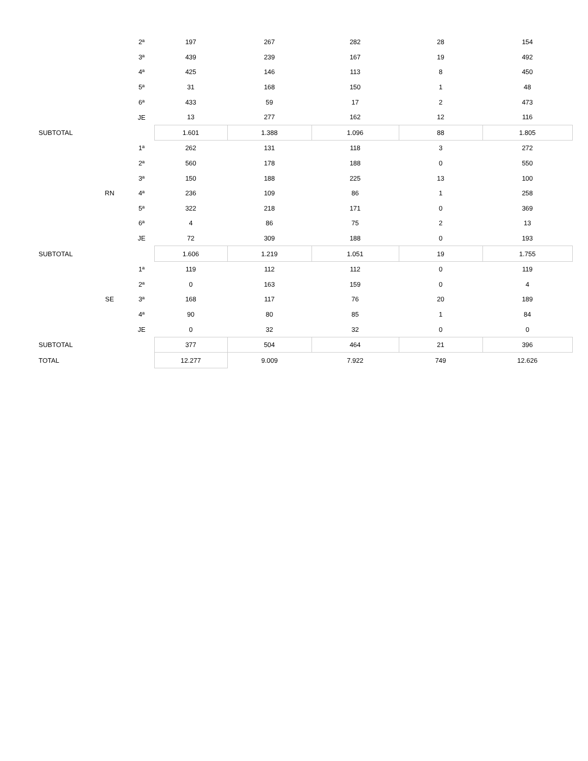| | | 2ª | 197 | 267 | 282 | 28 | 154 |
| | | 3ª | 439 | 239 | 167 | 19 | 492 |
| | | 4ª | 425 | 146 | 113 | 8 | 450 |
| | | 5ª | 31 | 168 | 150 | 1 | 48 |
| | | 6ª | 433 | 59 | 17 | 2 | 473 |
| | | JE | 13 | 277 | 162 | 12 | 116 |
| SUBTOTAL | | | 1.601 | 1.388 | 1.096 | 88 | 1.805 |
| | | 1ª | 262 | 131 | 118 | 3 | 272 |
| | | 2ª | 560 | 178 | 188 | 0 | 550 |
| | | 3ª | 150 | 188 | 225 | 13 | 100 |
| | RN | 4ª | 236 | 109 | 86 | 1 | 258 |
| | | 5ª | 322 | 218 | 171 | 0 | 369 |
| | | 6ª | 4 | 86 | 75 | 2 | 13 |
| | | JE | 72 | 309 | 188 | 0 | 193 |
| SUBTOTAL | | | 1.606 | 1.219 | 1.051 | 19 | 1.755 |
| | | 1ª | 119 | 112 | 112 | 0 | 119 |
| | | 2ª | 0 | 163 | 159 | 0 | 4 |
| | SE | 3ª | 168 | 117 | 76 | 20 | 189 |
| | | 4ª | 90 | 80 | 85 | 1 | 84 |
| | | JE | 0 | 32 | 32 | 0 | 0 |
| SUBTOTAL | | | 377 | 504 | 464 | 21 | 396 |
| TOTAL | | | 12.277 | 9.009 | 7.922 | 749 | 12.626 |